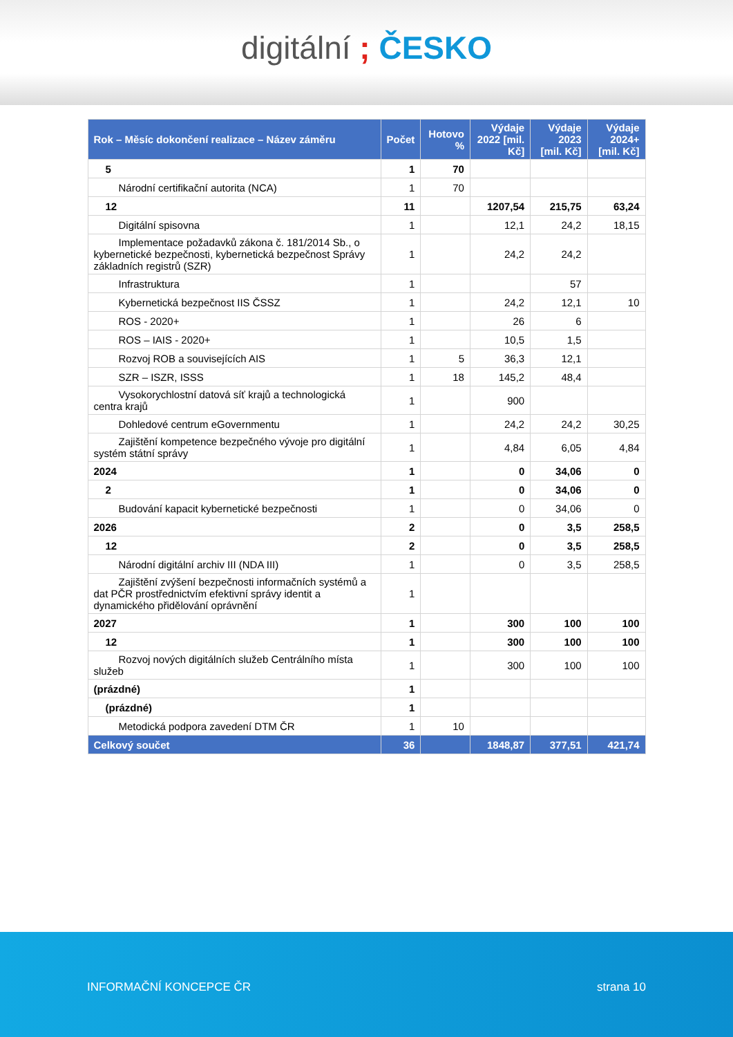digitální ; ČESKO
| Rok – Měsíc dokončení realizace – Název záměru | Počet | Hotovo % | Výdaje 2022 [mil. Kč] | Výdaje 2023 [mil. Kč] | Výdaje 2024+ [mil. Kč] |
| --- | --- | --- | --- | --- | --- |
| 5 | 1 | 70 | | | |
| Národní certifikační autorita (NCA) | 1 | 70 | | | |
| 12 | 11 | | 1207,54 | 215,75 | 63,24 |
| Digitální spisovna | 1 | | 12,1 | 24,2 | 18,15 |
| Implementace požadavků zákona č. 181/2014 Sb., o kybernetické bezpečnosti, kybernetická bezpečnost Správy základních registrů (SZR) | 1 | | 24,2 | 24,2 | |
| Infrastruktura | 1 | | | 57 | |
| Kybernetická bezpečnost IIS ČSSZ | 1 | | 24,2 | 12,1 | 10 |
| ROS - 2020+ | 1 | | 26 | 6 | |
| ROS – IAIS - 2020+ | 1 | | 10,5 | 1,5 | |
| Rozvoj ROB a souvisejících AIS | 1 | 5 | 36,3 | 12,1 | |
| SZR – ISZR, ISSS | 1 | 18 | 145,2 | 48,4 | |
| Vysokorychlostní datová síť krajů a technologická centra krajů | 1 | | 900 | | |
| Dohledové centrum eGovernmentu | 1 | | 24,2 | 24,2 | 30,25 |
| Zajištění kompetence bezpečného vývoje pro digitální systém státní správy | 1 | | 4,84 | 6,05 | 4,84 |
| 2024 | 1 | | 0 | 34,06 | 0 |
| 2 | 1 | | 0 | 34,06 | 0 |
| Budování kapacit kybernetické bezpečnosti | 1 | | 0 | 34,06 | 0 |
| 2026 | 2 | | 0 | 3,5 | 258,5 |
| 12 | 2 | | 0 | 3,5 | 258,5 |
| Národní digitální archiv III (NDA III) | 1 | | 0 | 3,5 | 258,5 |
| Zajištění zvýšení bezpečnosti informačních systémů a dat PČR prostřednictvím efektivní správy identit a dynamického přidělování oprávnění | 1 | | | | |
| 2027 | 1 | | 300 | 100 | 100 |
| 12 | 1 | | 300 | 100 | 100 |
| Rozvoj nových digitálních služeb Centrálního místa služeb | 1 | | 300 | 100 | 100 |
| (prázdné) | 1 | | | | |
| (prázdné) | 1 | | | | |
| Metodická podpora zavedení DTM ČR | 1 | 10 | | | |
| Celkový součet | 36 | | 1848,87 | 377,51 | 421,74 |
INFORMAČNÍ KONCEPCE ČR strana 10